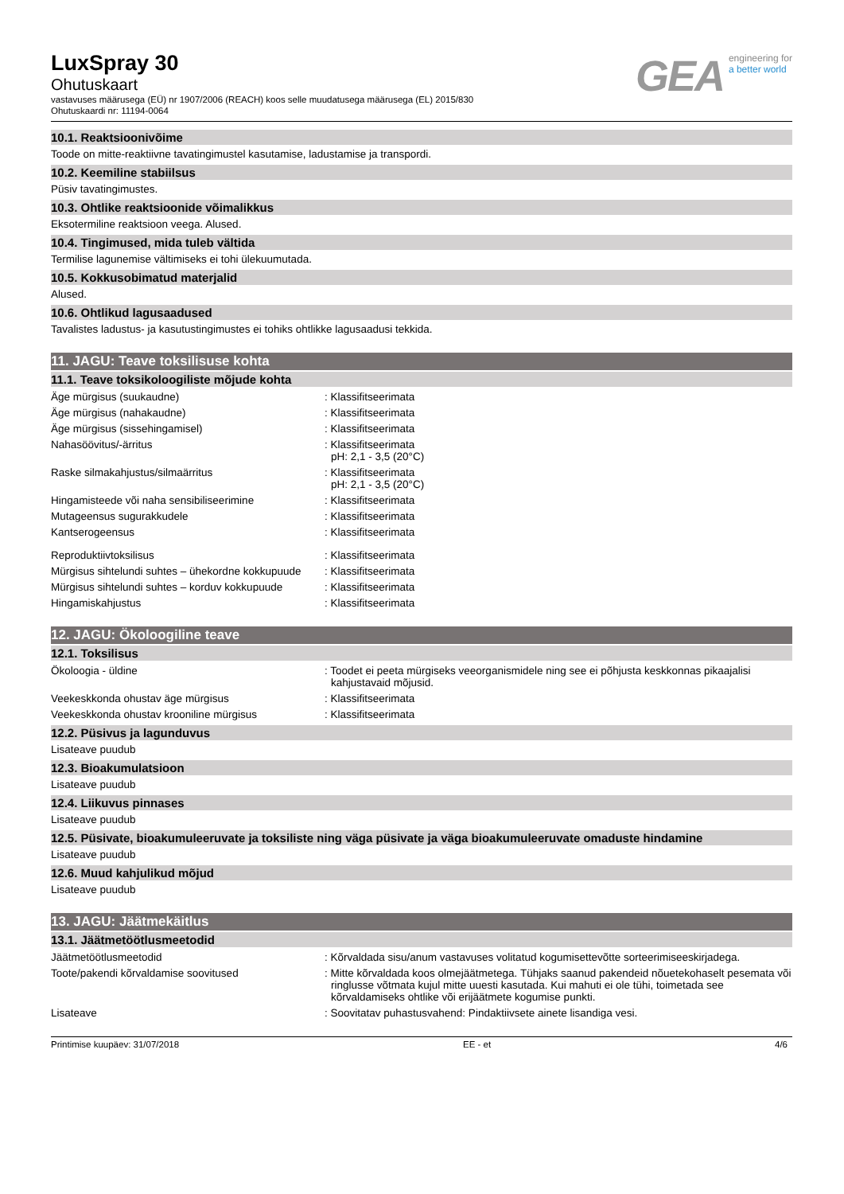LuxSpray 30
Ohutuskaart
vastavuses määrusega (EÜ) nr 1907/2006 (REACH) koos selle muudatusega määrusega (EL) 2015/830
Ohutuskaardi nr: 11194-0064
GEA
engineering for
a better world
10.1. Reaktsioonivõime
Toode on mitte-reaktiivne tavatingimustel kasutamise, ladustamise ja transpordi.
10.2. Keemiline stabiilsus
Püsiv tavatingimustes.
10.3. Ohtlike reaktsioonide võimalikkus
Eksotermiline reaktsioon veega. Alused.
10.4. Tingimused, mida tuleb vältida
Termilise lagunemise vältimiseks ei tohi ülekuumutada.
10.5. Kokkusobimatud materjalid
Alused.
10.6. Ohtlikud lagusaadused
Tavalistes ladustus- ja kasutustingimustes ei tohiks ohtlikke lagusaadusi tekkida.
11. JAGU: Teave toksilisuse kohta
11.1. Teave toksikoloogiliste mõjude kohta
Äge mürgisus (suukaudne) : Klassifitseerimata
Äge mürgisus (nahakaudne) : Klassifitseerimata
Äge mürgisus (sissehingamisel) : Klassifitseerimata
Nahasöövitus/-ärritus : Klassifitseerimata
pH: 2,1 - 3,5 (20°C)
Raske silmakahjustus/silmaärritus : Klassifitseerimata
pH: 2,1 - 3,5 (20°C)
Hingamisteede või naha sensibiliseerimine : Klassifitseerimata
Mutageensus sugurakkudele : Klassifitseerimata
Kantserogeensus : Klassifitseerimata
Reproduktiivtoksilisus : Klassifitseerimata
Mürgisus sihtelundi suhtes – ühekordne kokkupuude
: Klassifitseerimata
Mürgisus sihtelundi suhtes – korduv kokkupuude
: Klassifitseerimata
Hingamiskahjustus : Klassifitseerimata
12. JAGU: Ökoloogiline teave
12.1. Toksilisus
Ökoloogia - üldine : Toodet ei peeta mürgiseks veeorganismidele ning see ei põhjusta keskkonnas pikaajalisi kahjustavaid mõjusid.
Veekeskkonda ohustav äge mürgisus : Klassifitseerimata
Veekeskkonda ohustav krooniline mürgisus : Klassifitseerimata
12.2. Püsivus ja lagunduvus
Lisateave puudub
12.3. Bioakumulatsioon
Lisateave puudub
12.4. Liikuvus pinnases
Lisateave puudub
12.5. Püsivate, bioakumuleeruvate ja toksiliste ning väga püsivate ja väga bioakumuleeruvate omaduste hindamine
Lisateave puudub
12.6. Muud kahjulikud mõjud
Lisateave puudub
13. JAGU: Jäätmekäitlus
13.1. Jäätmetöötlusmeetodid
Jäätmetöötlusmeetodid : Kõrvaldada sisu/anum vastavuses volitatud kogumisettevõtte sorteerimiseeskirjadega.
Toote/pakendi kõrvaldamise soovitused : Mitte kõrvaldada koos olmejäätmetega. Tühjaks saanud pakendeid nõuetekohaselt pesemata või ringlusse võtmata kujul mitte uuesti kasutada. Kui mahuti ei ole tühi, toimetada see kõrvaldamiseks ohtlike või erijäätmete kogumise punkti.
Lisateave : Soovitatav puhastusvahend: Pindaktiivsete ainete lisandiga vesi.
Printimise kuupäev: 31/07/2018 EE - et 4/6